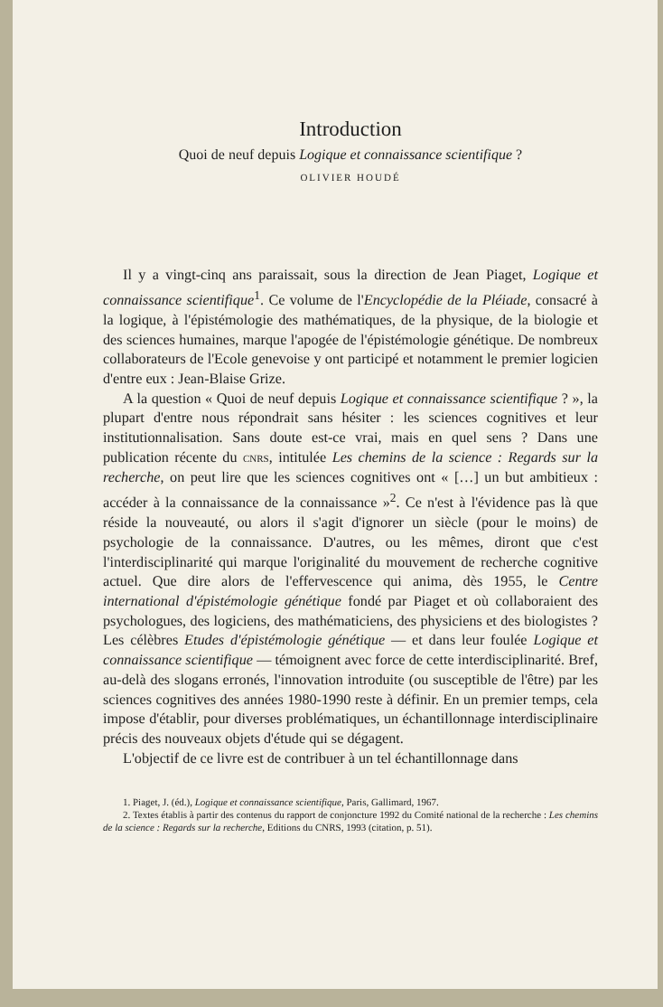Introduction
Quoi de neuf depuis Logique et connaissance scientifique ?
OLIVIER HOUDÉ
Il y a vingt-cinq ans paraissait, sous la direction de Jean Piaget, Logique et connaissance scientifique<sup>1</sup>. Ce volume de l'Encyclopédie de la Pléiade, consacré à la logique, à l'épistémologie des mathématiques, de la physique, de la biologie et des sciences humaines, marque l'apogée de l'épistémologie génétique. De nombreux collaborateurs de l'Ecole genevoise y ont participé et notamment le premier logicien d'entre eux : Jean-Blaise Grize.
A la question « Quoi de neuf depuis Logique et connaissance scientifique ? », la plupart d'entre nous répondrait sans hésiter : les sciences cognitives et leur institutionnalisation. Sans doute est-ce vrai, mais en quel sens ? Dans une publication récente du CNRS, intitulée Les chemins de la science : Regards sur la recherche, on peut lire que les sciences cognitives ont « […] un but ambitieux : accéder à la connaissance de la connaissance »<sup>2</sup>. Ce n'est à l'évidence pas là que réside la nouveauté, ou alors il s'agit d'ignorer un siècle (pour le moins) de psychologie de la connaissance. D'autres, ou les mêmes, diront que c'est l'interdisciplinarité qui marque l'originalité du mouvement de recherche cognitive actuel. Que dire alors de l'effervescence qui anima, dès 1955, le Centre international d'épistémologie génétique fondé par Piaget et où collaboraient des psychologues, des logiciens, des mathématiciens, des physiciens et des biologistes ? Les célèbres Etudes d'épistémologie génétique — et dans leur foulée Logique et connaissance scientifique — témoignent avec force de cette interdisciplinarité. Bref, au-delà des slogans erronés, l'innovation introduite (ou susceptible de l'être) par les sciences cognitives des années 1980-1990 reste à définir. En un premier temps, cela impose d'établir, pour diverses problématiques, un échantillonnage interdisciplinaire précis des nouveaux objets d'étude qui se dégagent.
L'objectif de ce livre est de contribuer à un tel échantillonnage dans
1. Piaget, J. (éd.), Logique et connaissance scientifique, Paris, Gallimard, 1967.
2. Textes établis à partir des contenus du rapport de conjoncture 1992 du Comité national de la recherche : Les chemins de la science : Regards sur la recherche, Editions du CNRS, 1993 (citation, p. 51).